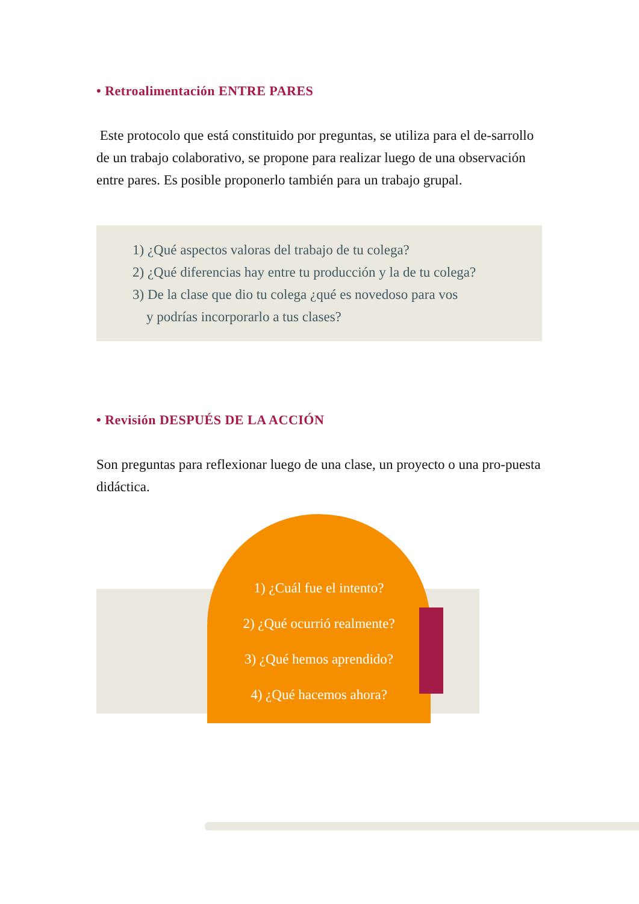• Retroalimentación ENTRE PARES
Este protocolo que está constituido por preguntas, se utiliza para el de-sarrollo de un trabajo colaborativo, se propone para realizar luego de una observación entre pares. Es posible proponerlo también para un trabajo grupal.
1) ¿Qué aspectos valoras del trabajo de tu colega?
2) ¿Qué diferencias hay entre tu producción y la de tu colega?
3) De la clase que dio tu colega ¿qué es novedoso para vos
y podrías incorporarlo a tus clases?
• Revisión DESPUÉS DE LA ACCIÓN
Son preguntas para reflexionar luego de una clase, un proyecto o una pro-puesta didáctica.
1) ¿Cuál fue el intento?
2) ¿Qué ocurrió realmente?
3) ¿Qué hemos aprendido?
4) ¿Qué hacemos ahora?